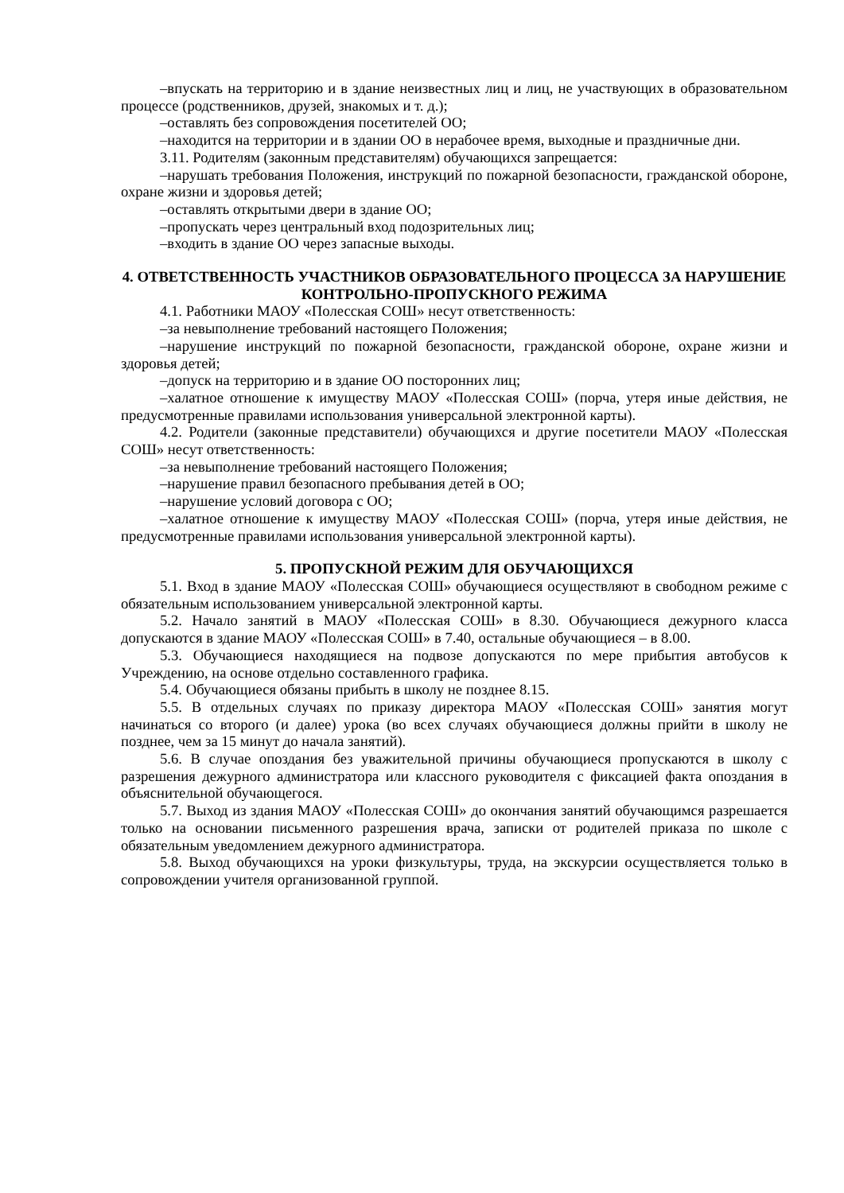–впускать на территорию и в здание неизвестных лиц и лиц, не участвующих в образовательном процессе (родственников, друзей, знакомых и т. д.);
–оставлять без сопровождения посетителей ОО;
–находится на территории и в здании ОО в нерабочее время, выходные и праздничные дни.
3.11. Родителям (законным представителям) обучающихся запрещается:
–нарушать требования Положения, инструкций по пожарной безопасности, гражданской обороне, охране жизни и здоровья детей;
–оставлять открытыми двери в здание ОО;
–пропускать через центральный вход подозрительных лиц;
–входить в здание ОО через запасные выходы.
4. ОТВЕТСТВЕННОСТЬ УЧАСТНИКОВ ОБРАЗОВАТЕЛЬНОГО ПРОЦЕССА ЗА НАРУШЕНИЕ КОНТРОЛЬНО-ПРОПУСКНОГО РЕЖИМА
4.1. Работники МАОУ «Полесская СОШ» несут ответственность:
–за невыполнение требований настоящего Положения;
–нарушение инструкций по пожарной безопасности, гражданской обороне, охране жизни и здоровья детей;
–допуск на территорию и в здание ОО посторонних лиц;
–халатное отношение к имуществу МАОУ «Полесская СОШ» (порча, утеря иные действия, не предусмотренные правилами использования универсальной электронной карты).
4.2. Родители (законные представители) обучающихся и другие посетители МАОУ «Полесская СОШ» несут ответственность:
–за невыполнение требований настоящего Положения;
–нарушение правил безопасного пребывания детей в ОО;
–нарушение условий договора с ОО;
–халатное отношение к имуществу МАОУ «Полесская СОШ» (порча, утеря иные действия, не предусмотренные правилами использования универсальной электронной карты).
5. ПРОПУСКНОЙ РЕЖИМ ДЛЯ ОБУЧАЮЩИХСЯ
5.1. Вход в здание МАОУ «Полесская СОШ» обучающиеся осуществляют в свободном режиме с обязательным использованием универсальной электронной карты.
5.2. Начало занятий в МАОУ «Полесская СОШ» в 8.30. Обучающиеся дежурного класса допускаются в здание МАОУ «Полесская СОШ» в 7.40, остальные обучающиеся – в 8.00.
5.3. Обучающиеся находящиеся на подвозе допускаются по мере прибытия автобусов к Учреждению, на основе отдельно составленного графика.
5.4. Обучающиеся обязаны прибыть в школу не позднее 8.15.
5.5. В отдельных случаях по приказу директора МАОУ «Полесская СОШ» занятия могут начинаться со второго (и далее) урока (во всех случаях обучающиеся должны прийти в школу не позднее, чем за 15 минут до начала занятий).
5.6. В случае опоздания без уважительной причины обучающиеся пропускаются в школу с разрешения дежурного администратора или классного руководителя с фиксацией факта опоздания в объяснительной обучающегося.
5.7. Выход из здания МАОУ «Полесская СОШ» до окончания занятий обучающимся разрешается только на основании письменного разрешения врача, записки от родителей приказа по школе с обязательным уведомлением дежурного администратора.
5.8. Выход обучающихся на уроки физкультуры, труда, на экскурсии осуществляется только в сопровождении учителя организованной группой.